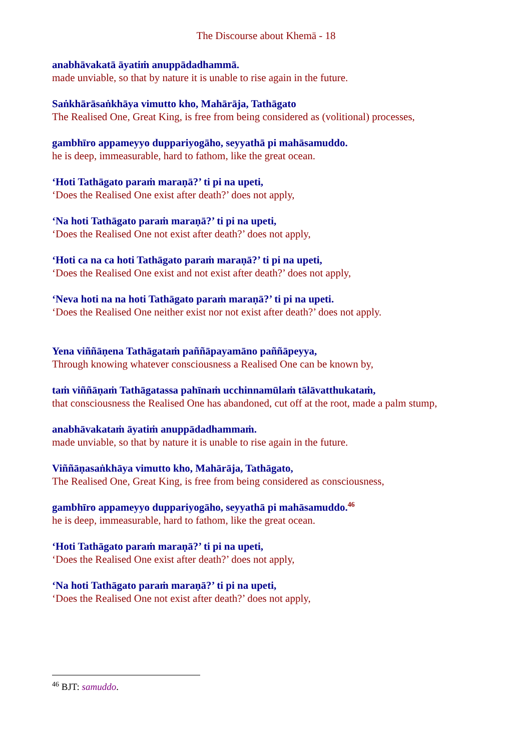The Discourse about Khemā - 18
anabhāvakatā āyatiṁ anuppādadhammā.
made unviable, so that by nature it is unable to rise again in the future.
Saṅkhārāsaṅkhāya vimutto kho, Mahārāja, Tathāgato
The Realised One, Great King, is free from being considered as (volitional) processes,
gambhīro appameyyo duppariyogāho, seyyathā pi mahāsamuddo.
he is deep, immeasurable, hard to fathom, like the great ocean.
‘Hoti Tathāgato paraṁ maraṇā?’ ti pi na upeti,
‘Does the Realised One exist after death?’ does not apply,
‘Na hoti Tathāgato paraṁ maraṇā?’ ti pi na upeti,
‘Does the Realised One not exist after death?’ does not apply,
‘Hoti ca na ca hoti Tathāgato paraṁ maraṇā?’ ti pi na upeti,
‘Does the Realised One exist and not exist after death?’ does not apply,
‘Neva hoti na na hoti Tathāgato paraṁ maraṇā?’ ti pi na upeti.
‘Does the Realised One neither exist nor not exist after death?’ does not apply.
Yena viññāṇena Tathāgataṁ paññāpayamāno paññāpeyya,
Through knowing whatever consciousness a Realised One can be known by,
taṁ viññāṇaṁ Tathāgatassa pahīnaṁ ucchinnamūlaṁ tālāvatthukataṁ,
that consciousness the Realised One has abandoned, cut off at the root, made a palm stump,
anabhāvakataṁ āyatiṁ anuppādadhammaṁ.
made unviable, so that by nature it is unable to rise again in the future.
Viññāṇasaṅkhāya vimutto kho, Mahārāja, Tathāgato,
The Realised One, Great King, is free from being considered as consciousness,
gambhīro appameyyo duppariyogāho, seyyathā pi mahāsamuddo.<sup>46</sup>
he is deep, immeasurable, hard to fathom, like the great ocean.
‘Hoti Tathāgato paraṁ maraṇā?’ ti pi na upeti,
‘Does the Realised One exist after death?’ does not apply,
‘Na hoti Tathāgato paraṁ maraṇā?’ ti pi na upeti,
‘Does the Realised One not exist after death?’ does not apply,
<sup>46</sup> BJT: samuddo.